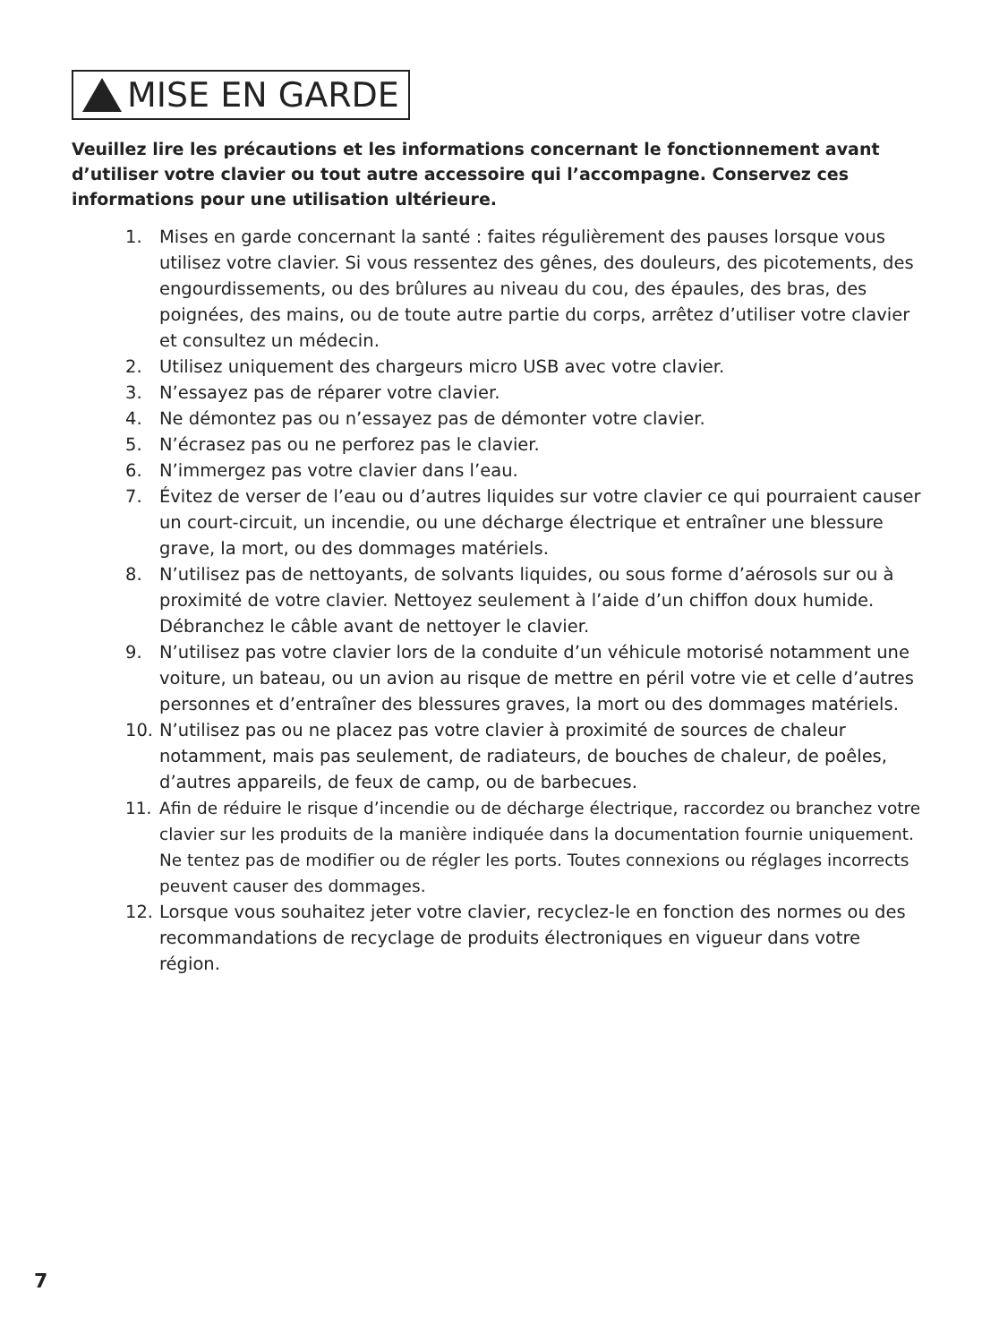MISE EN GARDE
Veuillez lire les précautions et les informations concernant le fonctionnement avant d’utiliser votre clavier ou tout autre accessoire qui l’accompagne. Conservez ces informations pour une utilisation ultérieure.
1. Mises en garde concernant la santé : faites régulièrement des pauses lorsque vous utilisez votre clavier. Si vous ressentez des gênes, des douleurs, des picotements, des engourdissements, ou des brûlures au niveau du cou, des épaules, des bras, des poignées, des mains, ou de toute autre partie du corps, arrêtez d’utiliser votre clavier et consultez un médecin.
2. Utilisez uniquement des chargeurs micro USB avec votre clavier.
3. N’essayez pas de réparer votre clavier.
4. Ne démontez pas ou n’essayez pas de démonter votre clavier.
5. N’écrasez pas ou ne perforez pas le clavier.
6. N’immergez pas votre clavier dans l’eau.
7. Évitez de verser de l’eau ou d’autres liquides sur votre clavier ce qui pourraient causer un court-circuit, un incendie, ou une décharge électrique et entraîner une blessure grave, la mort, ou des dommages matériels.
8. N’utilisez pas de nettoyants, de solvants liquides, ou sous forme d’aérosols sur ou à proximité de votre clavier. Nettoyez seulement à l’aide d’un chiffon doux humide. Débranchez le câble avant de nettoyer le clavier.
9. N’utilisez pas votre clavier lors de la conduite d’un véhicule motorisé notamment une voiture, un bateau, ou un avion au risque de mettre en péril votre vie et celle d’autres personnes et d’entraîner des blessures graves, la mort ou des dommages matériels.
10. N’utilisez pas ou ne placez pas votre clavier à proximité de sources de chaleur notamment, mais pas seulement, de radiateurs, de bouches de chaleur, de poêles, d’autres appareils, de feux de camp, ou de barbecues.
11. Afin de réduire le risque d’incendie ou de décharge électrique, raccordez ou branchez votre clavier sur les produits de la manière indiquée dans la documentation fournie uniquement. Ne tentez pas de modifier ou de régler les ports. Toutes connexions ou réglages incorrects peuvent causer des dommages.
12. Lorsque vous souhaitez jeter votre clavier, recyclez-le en fonction des normes ou des recommandations de recyclage de produits électroniques en vigueur dans votre région.
7